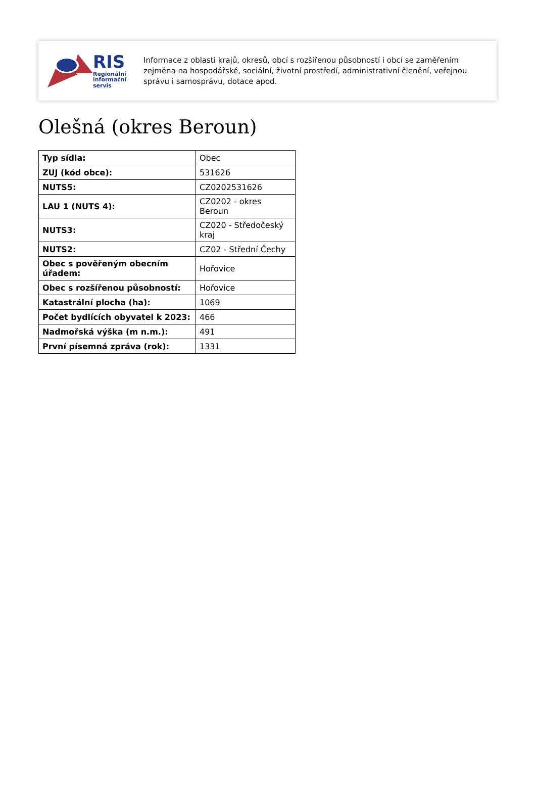RIS
Regionální
informační
servis
Informace z oblasti krajů, okresů, obcí s rozšířenou působností i obcí se zaměřením zejména na hospodářské, sociální, životní prostředí, administrativní členění, veřejnou správu i samosprávu, dotace apod.
Olešná (okres Beroun)
| Typ sídla: | Obec |
| ZUJ (kód obce): | 531626 |
| NUTS5: | CZ0202531626 |
| LAU 1 (NUTS 4): | CZ0202 - okres Beroun |
| NUTS3: | CZ020 - Středočeský kraj |
| NUTS2: | CZ02 - Střední Čechy |
| Obec s pověřeným obecním úřadem: | Hořovice |
| Obec s rozšířenou působností: | Hořovice |
| Katastrální plocha (ha): | 1069 |
| Počet bydlících obyvatel k 2023: | 466 |
| Nadmořská výška (m n.m.): | 491 |
| První písemná zpráva (rok): | 1331 |